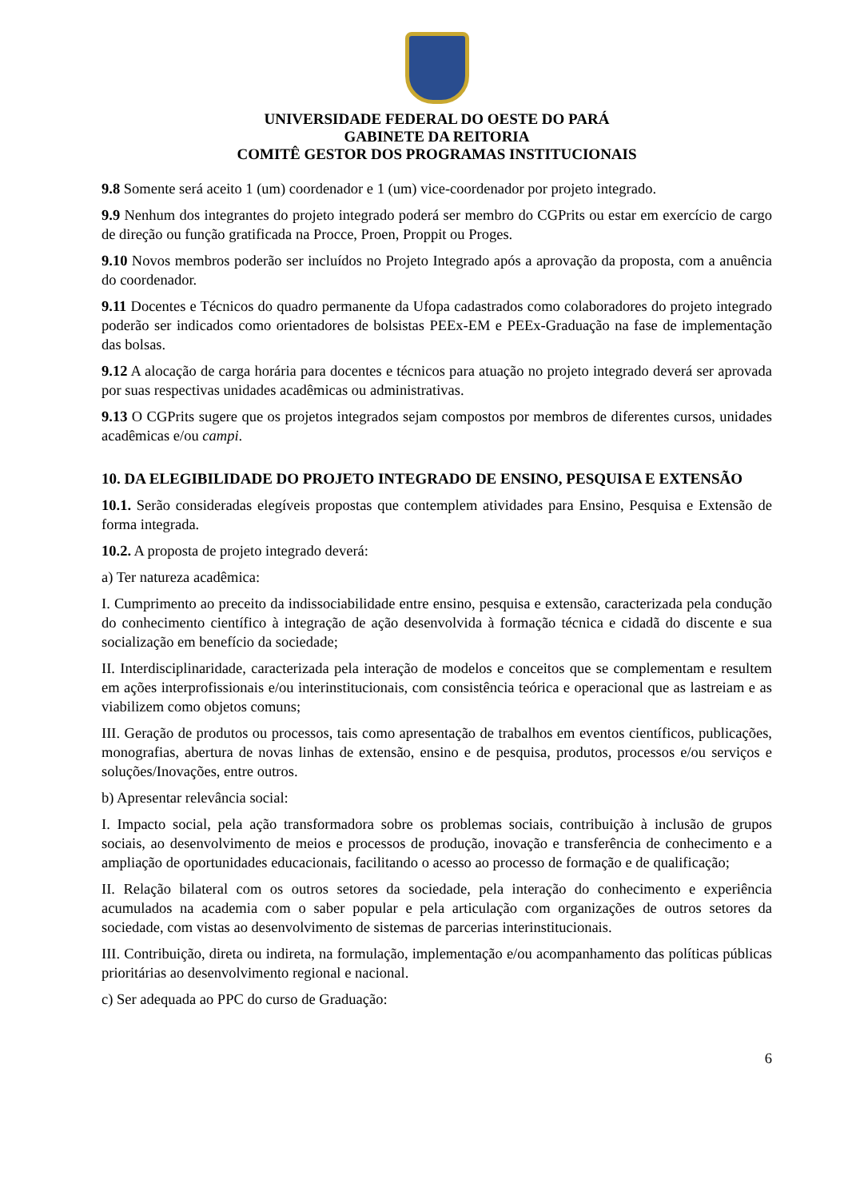UNIVERSIDADE FEDERAL DO OESTE DO PARÁ
GABINETE DA REITORIA
COMITÊ GESTOR DOS PROGRAMAS INSTITUCIONAIS
9.8 Somente será aceito 1 (um) coordenador e 1 (um) vice-coordenador por projeto integrado.
9.9 Nenhum dos integrantes do projeto integrado poderá ser membro do CGPrits ou estar em exercício de cargo de direção ou função gratificada na Procce, Proen, Proppit ou Proges.
9.10 Novos membros poderão ser incluídos no Projeto Integrado após a aprovação da proposta, com a anuência do coordenador.
9.11 Docentes e Técnicos do quadro permanente da Ufopa cadastrados como colaboradores do projeto integrado poderão ser indicados como orientadores de bolsistas PEEx-EM e PEEx-Graduação na fase de implementação das bolsas.
9.12 A alocação de carga horária para docentes e técnicos para atuação no projeto integrado deverá ser aprovada por suas respectivas unidades acadêmicas ou administrativas.
9.13 O CGPrits sugere que os projetos integrados sejam compostos por membros de diferentes cursos, unidades acadêmicas e/ou campi.
10. DA ELEGIBILIDADE DO PROJETO INTEGRADO DE ENSINO, PESQUISA E EXTENSÃO
10.1. Serão consideradas elegíveis propostas que contemplem atividades para Ensino, Pesquisa e Extensão de forma integrada.
10.2. A proposta de projeto integrado deverá:
a) Ter natureza acadêmica:
I. Cumprimento ao preceito da indissociabilidade entre ensino, pesquisa e extensão, caracterizada pela condução do conhecimento científico à integração de ação desenvolvida à formação técnica e cidadã do discente e sua socialização em benefício da sociedade;
II. Interdisciplinaridade, caracterizada pela interação de modelos e conceitos que se complementam e resultem em ações interprofissionais e/ou interinstitucionais, com consistência teórica e operacional que as lastreiam e as viabilizem como objetos comuns;
III. Geração de produtos ou processos, tais como apresentação de trabalhos em eventos científicos, publicações, monografias, abertura de novas linhas de extensão, ensino e de pesquisa, produtos, processos e/ou serviços e soluções/Inovações, entre outros.
b) Apresentar relevância social:
I. Impacto social, pela ação transformadora sobre os problemas sociais, contribuição à inclusão de grupos sociais, ao desenvolvimento de meios e processos de produção, inovação e transferência de conhecimento e a ampliação de oportunidades educacionais, facilitando o acesso ao processo de formação e de qualificação;
II. Relação bilateral com os outros setores da sociedade, pela interação do conhecimento e experiência acumulados na academia com o saber popular e pela articulação com organizações de outros setores da sociedade, com vistas ao desenvolvimento de sistemas de parcerias interinstitucionais.
III. Contribuição, direta ou indireta, na formulação, implementação e/ou acompanhamento das políticas públicas prioritárias ao desenvolvimento regional e nacional.
c) Ser adequada ao PPC do curso de Graduação:
6